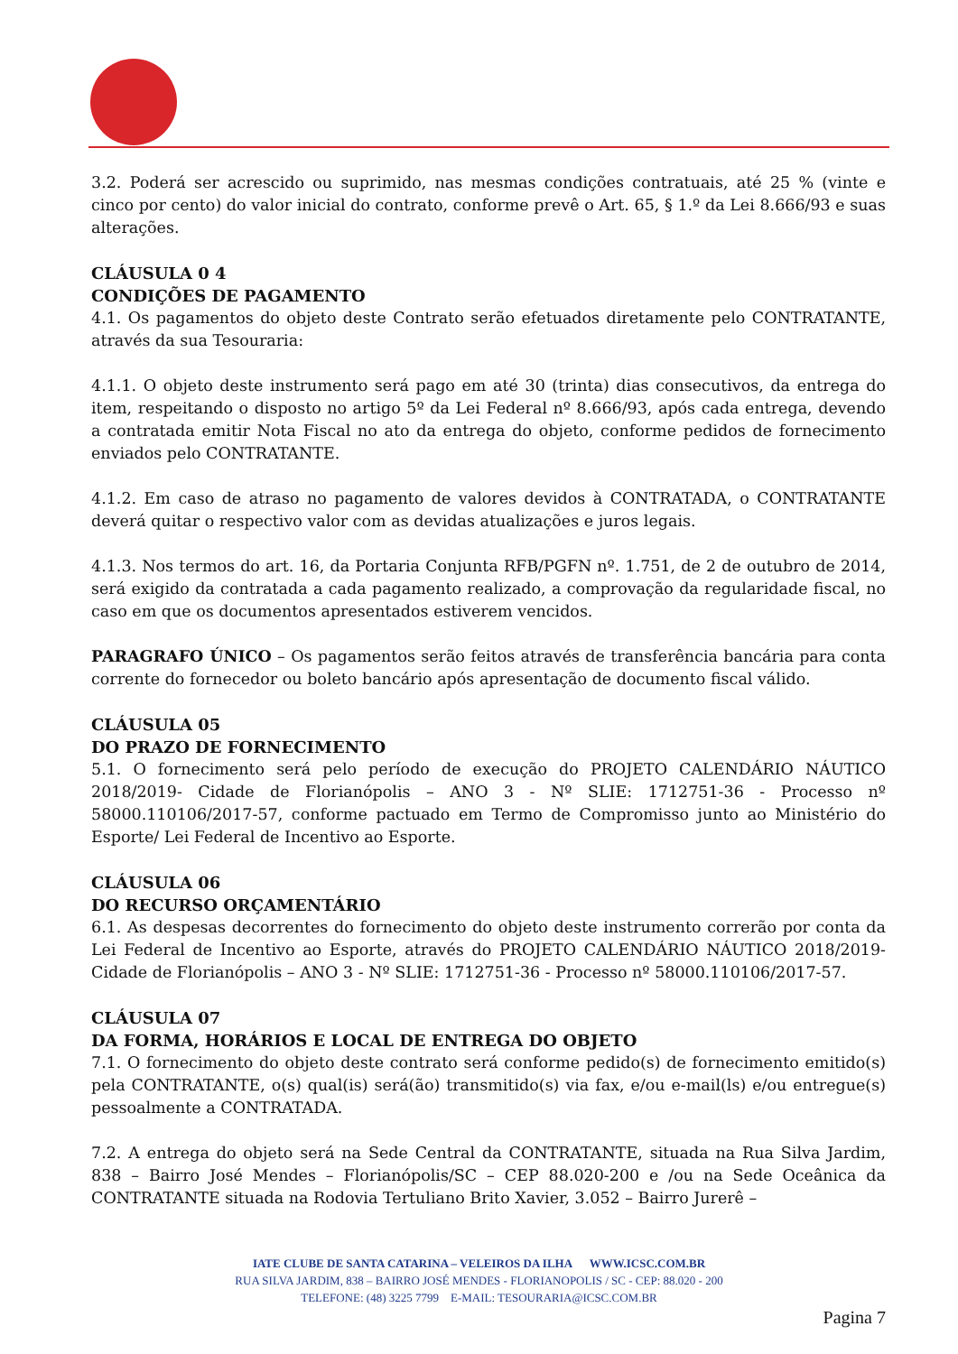3.2. Poderá ser acrescido ou suprimido, nas mesmas condições contratuais, até 25 % (vinte e cinco por cento) do valor inicial do contrato, conforme prevê o Art. 65, § 1.º da Lei 8.666/93 e suas alterações.
CLÁUSULA 0 4
CONDIÇÕES DE PAGAMENTO
4.1. Os pagamentos do objeto deste Contrato serão efetuados diretamente pelo CONTRATANTE, através da sua Tesouraria:
4.1.1. O objeto deste instrumento será pago em até 30 (trinta) dias consecutivos, da entrega do item, respeitando o disposto no artigo 5º da Lei Federal nº 8.666/93, após cada entrega, devendo a contratada emitir Nota Fiscal no ato da entrega do objeto, conforme pedidos de fornecimento enviados pelo CONTRATANTE.
4.1.2. Em caso de atraso no pagamento de valores devidos à CONTRATADA, o CONTRATANTE deverá quitar o respectivo valor com as devidas atualizações e juros legais.
4.1.3. Nos termos do art. 16, da Portaria Conjunta RFB/PGFN nº. 1.751, de 2 de outubro de 2014, será exigido da contratada a cada pagamento realizado, a comprovação da regularidade fiscal, no caso em que os documentos apresentados estiverem vencidos.
PARAGRAFO ÚNICO – Os pagamentos serão feitos através de transferência bancária para conta corrente do fornecedor ou boleto bancário após apresentação de documento fiscal válido.
CLÁUSULA 05
DO PRAZO DE FORNECIMENTO
5.1. O fornecimento será pelo período de execução do PROJETO CALENDÁRIO NÁUTICO 2018/2019- Cidade de Florianópolis – ANO 3 - Nº SLIE: 1712751-36 - Processo nº 58000.110106/2017-57, conforme pactuado em Termo de Compromisso junto ao Ministério do Esporte/ Lei Federal de Incentivo ao Esporte.
CLÁUSULA 06
DO RECURSO ORÇAMENTÁRIO
6.1. As despesas decorrentes do fornecimento do objeto deste instrumento correrão por conta da Lei Federal de Incentivo ao Esporte, através do PROJETO CALENDÁRIO NÁUTICO 2018/2019- Cidade de Florianópolis – ANO 3 - Nº SLIE: 1712751-36 - Processo nº 58000.110106/2017-57.
CLÁUSULA 07
DA FORMA, HORÁRIOS E LOCAL DE ENTREGA DO OBJETO
7.1. O fornecimento do objeto deste contrato será conforme pedido(s) de fornecimento emitido(s) pela CONTRATANTE, o(s) qual(is) será(ão) transmitido(s) via fax, e/ou e-mail(ls) e/ou entregue(s) pessoalmente a CONTRATADA.
7.2. A entrega do objeto será na Sede Central da CONTRATANTE, situada na Rua Silva Jardim, 838 – Bairro José Mendes – Florianópolis/SC – CEP 88.020-200 e /ou na Sede Oceânica da CONTRATANTE situada na Rodovia Tertuliano Brito Xavier, 3.052 – Bairro Jurerê –
IATE CLUBE DE SANTA CATARINA – VELEIROS DA ILHA WWW.ICSC.COM.BR
RUA SILVA JARDIM, 838 – BAIRRO JOSÉ MENDES - FLORIANOPOLIS / SC - CEP: 88.020 - 200
TELEFONE: (48) 3225 7799 E-MAIL: TESOURARIA@ICSC.COM.BR
Pagina 7